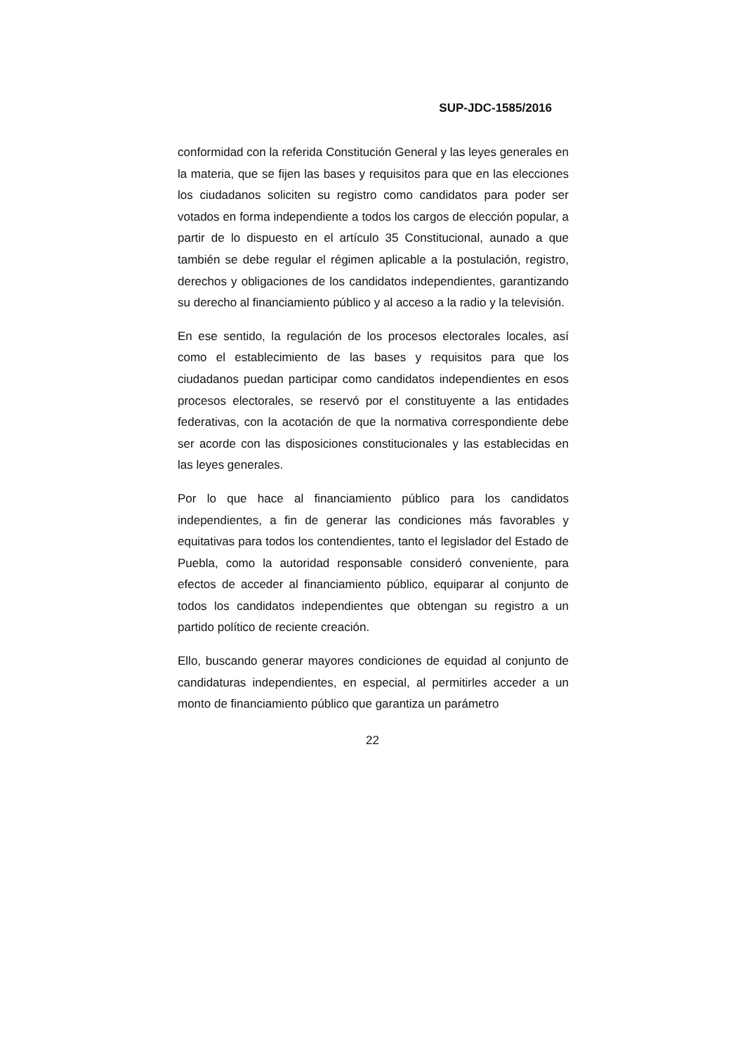SUP-JDC-1585/2016
conformidad con la referida Constitución General y las leyes generales en la materia, que se fijen las bases y requisitos para que en las elecciones los ciudadanos soliciten su registro como candidatos para poder ser votados en forma independiente a todos los cargos de elección popular, a partir de lo dispuesto en el artículo 35 Constitucional, aunado a que también se debe regular el régimen aplicable a la postulación, registro, derechos y obligaciones de los candidatos independientes, garantizando su derecho al financiamiento público y al acceso a la radio y la televisión.
En ese sentido, la regulación de los procesos electorales locales, así como el establecimiento de las bases y requisitos para que los ciudadanos puedan participar como candidatos independientes en esos procesos electorales, se reservó por el constituyente a las entidades federativas, con la acotación de que la normativa correspondiente debe ser acorde con las disposiciones constitucionales y las establecidas en las leyes generales.
Por lo que hace al financiamiento público para los candidatos independientes, a fin de generar las condiciones más favorables y equitativas para todos los contendientes, tanto el legislador del Estado de Puebla, como la autoridad responsable consideró conveniente, para efectos de acceder al financiamiento público, equiparar al conjunto de todos los candidatos independientes que obtengan su registro a un partido político de reciente creación.
Ello, buscando generar mayores condiciones de equidad al conjunto de candidaturas independientes, en especial, al permitirles acceder a un monto de financiamiento público que garantiza un parámetro
22